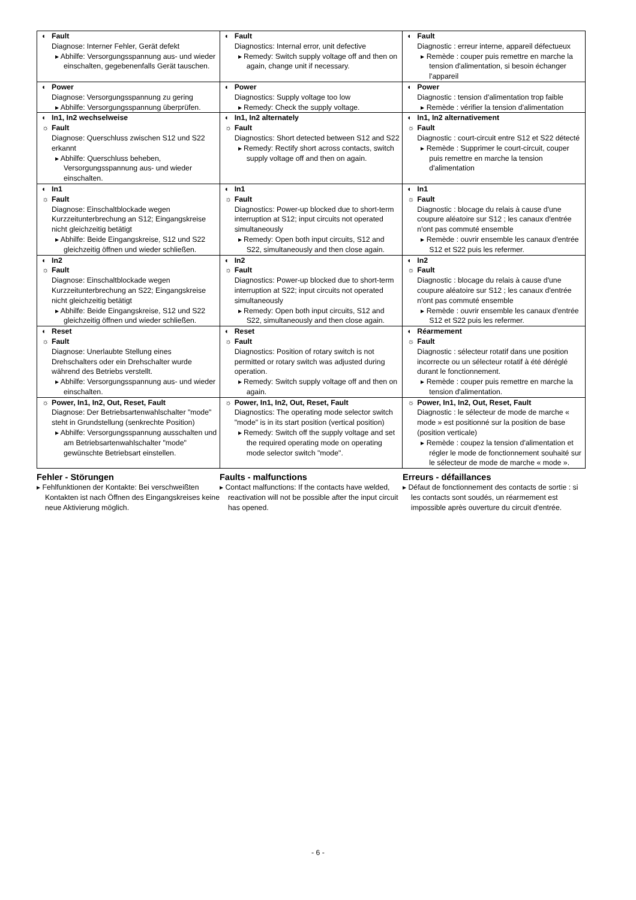| ◐ Fault Diagnose: Interner Fehler, Gerät defekt ▸ Abhilfe: Versorgungsspannung aus- und wieder einschalten, gegebenenfalls Gerät tauschen. | ◐ Fault Diagnostics: Internal error, unit defective ▸ Remedy: Switch supply voltage off and then on again, change unit if necessary. | ◐ Fault Diagnostic : erreur interne, appareil défectueux ▸ Remède : couper puis remettre en marche la tension d'alimentation, si besoin échanger l'appareil |
| ◐ Power Diagnose: Versorgungsspannung zu gering ▸ Abhilfe: Versorgungsspannung überprüfen. | ◐ Power Diagnostics: Supply voltage too low ▸ Remedy: Check the supply voltage. | ◐ Power Diagnostic : tension d'alimentation trop faible ▸ Remède : vérifier la tension d'alimentation |
| ◐ In1, In2 wechselweise ☼ Fault Diagnose: Querschluss zwischen S12 und S22 erkannt ▸ Abhilfe: Querschluss beheben, Versorgungsspannung aus- und wieder einschalten. | ◐ In1, In2 alternately ☼ Fault Diagnostics: Short detected between S12 and S22 ▸ Remedy: Rectify short across contacts, switch supply voltage off and then on again. | ◐ In1, In2 alternativement ☼ Fault Diagnostic : court-circuit entre S12 et S22 détecté ▸ Remède : Supprimer le court-circuit, couper puis remettre en marche la tension d'alimentation |
| ◐ In1 ☼ Fault Diagnose: Einschaltblockade wegen Kurzzeitunterbrechung an S12; Eingangskreise nicht gleichzeitig betätigt ▸ Abhilfe: Beide Eingangskreise, S12 und S22 gleichzeitig öffnen und wieder schließen. | ◐ In1 ☼ Fault Diagnostics: Power-up blocked due to short-term interruption at S12; input circuits not operated simultaneously ▸ Remedy: Open both input circuits, S12 and S22, simultaneously and then close again. | ◐ In1 ☼ Fault Diagnostic : blocage du relais à cause d'une coupure aléatoire sur S12 ; les canaux d'entrée n'ont pas commuté ensemble ▸ Remède : ouvrir ensemble les canaux d'entrée S12 et S22 puis les refermer. |
| ◐ In2 ☼ Fault Diagnose: Einschaltblockade wegen Kurzzeitunterbrechung an S22; Eingangskreise nicht gleichzeitig betätigt ▸ Abhilfe: Beide Eingangskreise, S12 und S22 gleichzeitig öffnen und wieder schließen. | ◐ In2 ☼ Fault Diagnostics: Power-up blocked due to short-term interruption at S22; input circuits not operated simultaneously ▸ Remedy: Open both input circuits, S12 and S22, simultaneously and then close again. | ◐ In2 ☼ Fault Diagnostic : blocage du relais à cause d'une coupure aléatoire sur S12 ; les canaux d'entrée n'ont pas commuté ensemble ▸ Remède : ouvrir ensemble les canaux d'entrée S12 et S22 puis les refermer. |
| ◐ Reset ☼ Fault Diagnose: Unerlaubte Stellung eines Drehschalters oder ein Drehschalter wurde während des Betriebs verstellt. ▸ Abhilfe: Versorgungsspannung aus- und wieder einschalten. | ◐ Reset ☼ Fault Diagnostics: Position of rotary switch is not permitted or rotary switch was adjusted during operation. ▸ Remedy: Switch supply voltage off and then on again. | ◐ Réarmement ☼ Fault Diagnostic : sélecteur rotatif dans une position incorrecte ou un sélecteur rotatif à été déréglé durant le fonctionnement. ▸ Remède : couper puis remettre en marche la tension d'alimentation. |
| ☼ Power, In1, In2, Out, Reset, Fault Diagnose: Der Betriebsartenwahlschalter "mode" steht in Grundstellung (senkrechte Position) ▸ Abhilfe: Versorgungsspannung ausschalten und am Betriebsartenwahlschalter "mode" gewünschte Betriebsart einstellen. | ☼ Power, In1, In2, Out, Reset, Fault Diagnostics: The operating mode selector switch "mode" is in its start position (vertical position) ▸ Remedy: Switch off the supply voltage and set the required operating mode on operating mode selector switch "mode". | ☼ Power, In1, In2, Out, Reset, Fault Diagnostic : le sélecteur de mode de marche « mode » est positionné sur la position de base (position verticale) ▸ Remède : coupez la tension d'alimentation et régler le mode de fonctionnement souhaité sur le sélecteur de mode de marche « mode ». |
Fehler - Störungen
▸ Fehlfunktionen der Kontakte: Bei verschweißten Kontakten ist nach Öffnen des Eingangskreises keine neue Aktivierung möglich.
Faults - malfunctions
▸ Contact malfunctions: If the contacts have welded, reactivation will not be possible after the input circuit has opened.
Erreurs - défaillances
▸ Défaut de fonctionnement des contacts de sortie : si les contacts sont soudés, un réarmement est impossible après ouverture du circuit d'entrée.
- 6 -